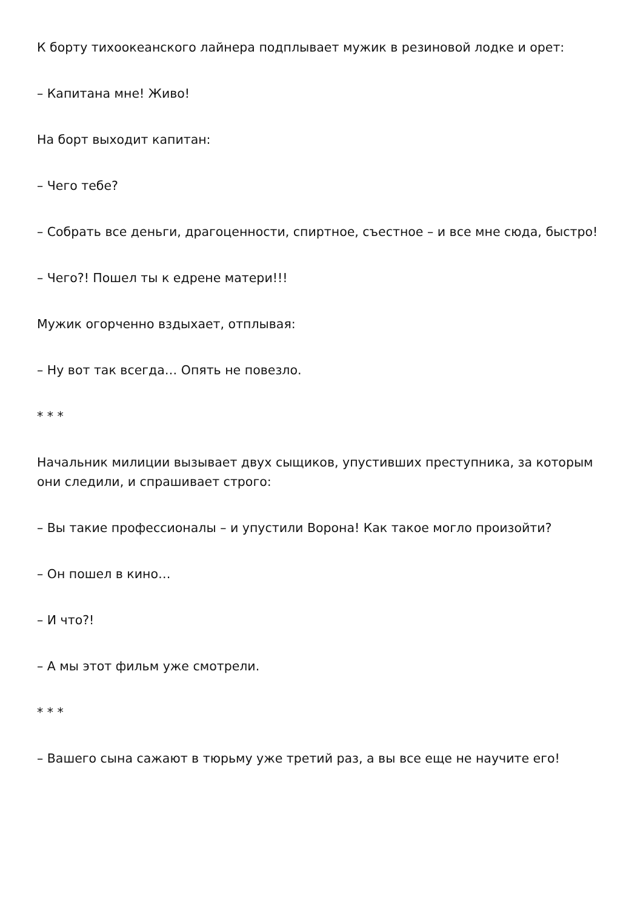К борту тихоокеанского лайнера подплывает мужик в резиновой лодке и орет:
– Капитана мне! Живо!
На борт выходит капитан:
– Чего тебе?
– Собрать все деньги, драгоценности, спиртное, съестное – и все мне сюда, быстро!
– Чего?! Пошел ты к едрене матери!!!
Мужик огорченно вздыхает, отплывая:
– Ну вот так всегда… Опять не повезло.
* * *
Начальник милиции вызывает двух сыщиков, упустивших преступника, за которым они следили, и спрашивает строго:
– Вы такие профессионалы – и упустили Ворона! Как такое могло произойти?
– Он пошел в кино…
– И что?!
– А мы этот фильм уже смотрели.
* * *
– Вашего сына сажают в тюрьму уже третий раз, а вы все еще не научите его!